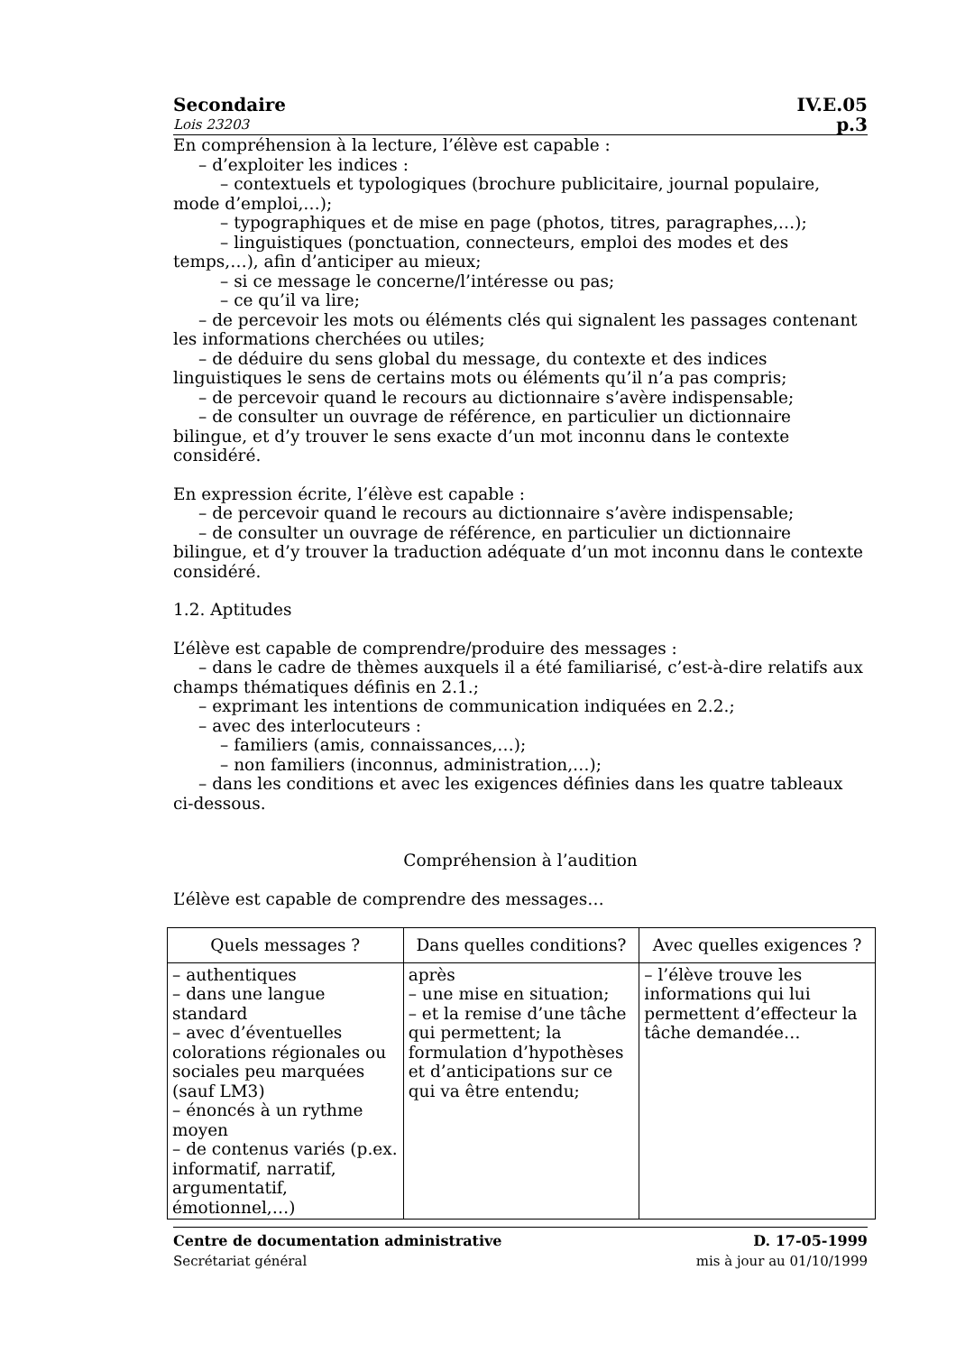Secondaire IV.E.05
Lois 23203 p.3
En compréhension à la lecture, l’élève est capable :
– d’exploiter les indices :
– contextuels et typologiques (brochure publicitaire, journal populaire, mode d’emploi,…);
– typographiques et de mise en page (photos, titres, paragraphes,…);
– linguistiques (ponctuation, connecteurs, emploi des modes et des temps,…), afin d’anticiper au mieux;
– si ce message le concerne/l’intéresse ou pas;
– ce qu’il va lire;
– de percevoir les mots ou éléments clés qui signalent les passages contenant les informations cherchées ou utiles;
– de déduire du sens global du message, du contexte et des indices linguistiques le sens de certains mots ou éléments qu’il n’a pas compris;
– de percevoir quand le recours au dictionnaire s’avère indispensable;
– de consulter un ouvrage de référence, en particulier un dictionnaire bilingue, et d’y trouver le sens exacte d’un mot inconnu dans le contexte considéré.
En expression écrite, l’élève est capable :
– de percevoir quand le recours au dictionnaire s’avère indispensable;
– de consulter un ouvrage de référence, en particulier un dictionnaire bilingue, et d’y trouver la traduction adéquate d’un mot inconnu dans le contexte considéré.
1.2. Aptitudes
L’élève est capable de comprendre/produire des messages :
– dans le cadre de thèmes auxquels il a été familiarisé, c’est-à-dire relatifs aux champs thématiques définis en 2.1.;
– exprimant les intentions de communication indiquées en 2.2.;
– avec des interlocuteurs :
– familiers (amis, connaissances,…);
– non familiers (inconnus, administration,…);
– dans les conditions et avec les exigences définies dans les quatre tableaux ci-dessous.
Compréhension à l’audition
L’élève est capable de comprendre des messages…
| Quels messages ? | Dans quelles conditions? | Avec quelles exigences ? |
| --- | --- | --- |
| – authentiques – dans une langue standard – avec d’éventuelles colorations régionales ou sociales peu marquées (sauf LM3) – énoncés à un rythme moyen – de contenus variés (p.ex. informatif, narratif, argumentatif, émotionnel,…) | après – une mise en situation; – et la remise d’une tâche qui permettent; la formulation d’hypothèses et d’anticipations sur ce qui va être entendu; | – l’élève trouve les informations qui lui permettent d’effecteur la tâche demandée… |
Centre de documentation administrative
Secrétariat général
D. 17-05-1999
mis à jour au 01/10/1999